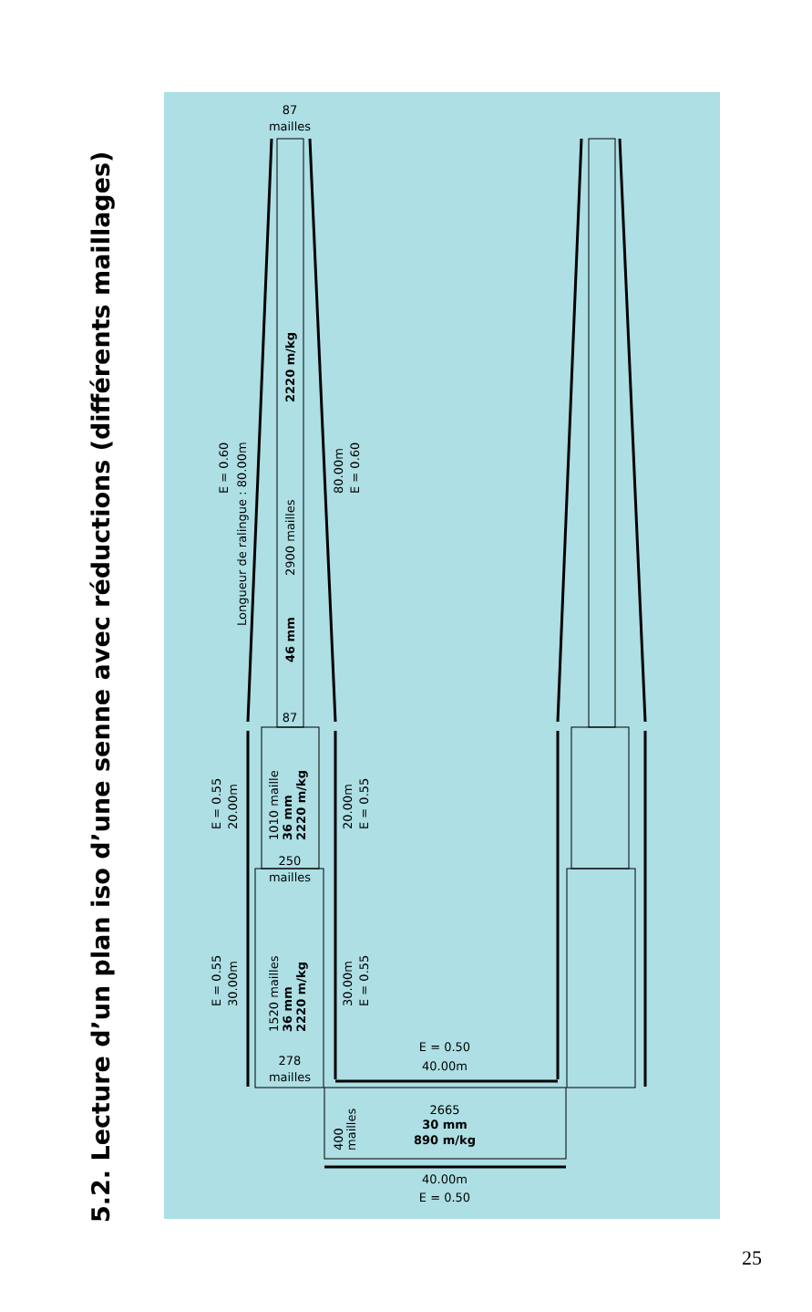5.2. Lecture d’un plan iso d’une senne avec réductions (différents maillages)
87
mailles
87
250
mailles
278
mailles
E = 0.50
40.00m
2665
30 mm
890 m/kg
40.00m
E = 0.50
400
mailles
2220 m/kg
2900 mailles
46 mm
E = 0.60
Longueur de ralingue : 80.00m
80.00m
E = 0.60
1010 maille
36 mm
2220 m/kg
E = 0.55
20.00m
20.00m
E = 0.55
1520 mailles
36 mm
2220 m/kg
E = 0.55
30.00m
30.00m
E = 0.55
25